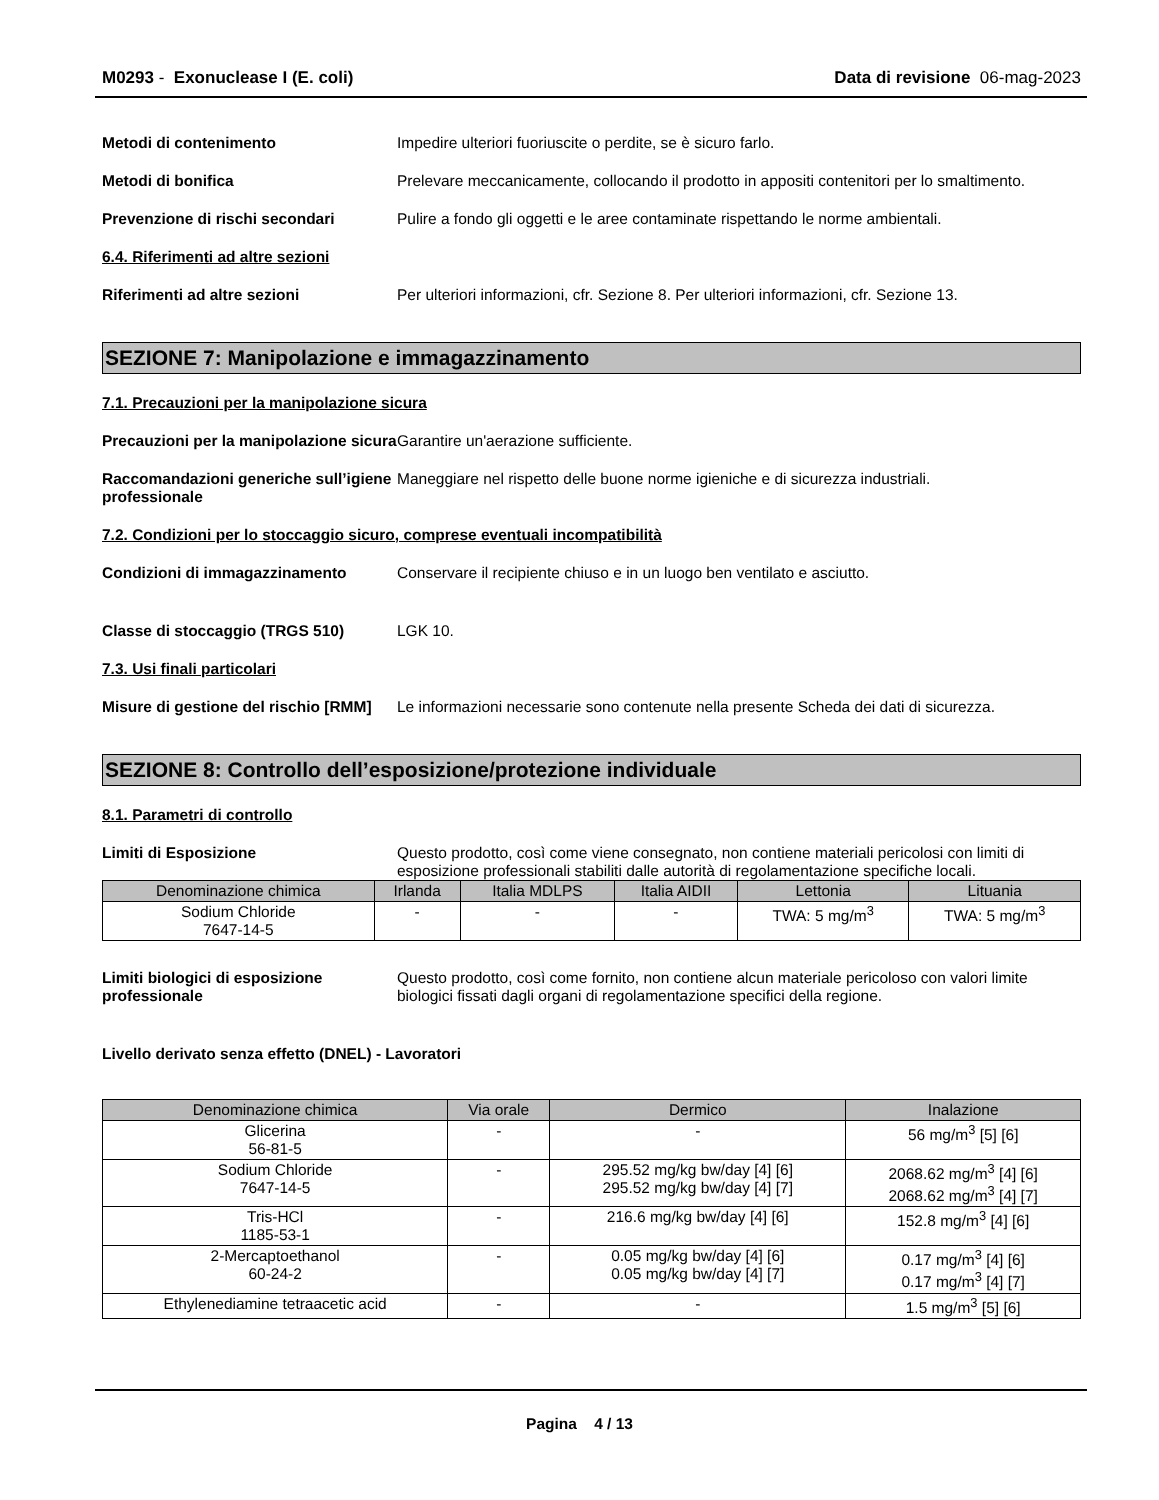M0293 - Exonuclease I (E. coli)
Data di revisione 06-mag-2023
Metodi di contenimento Impedire ulteriori fuoriuscite o perdite, se è sicuro farlo.
Metodi di bonifica Prelevare meccanicamente, collocando il prodotto in appositi contenitori per lo smaltimento.
Prevenzione di rischi secondari Pulire a fondo gli oggetti e le aree contaminate rispettando le norme ambientali.
6.4. Riferimenti ad altre sezioni
Riferimenti ad altre sezioni Per ulteriori informazioni, cfr. Sezione 8. Per ulteriori informazioni, cfr. Sezione 13.
SEZIONE 7: Manipolazione e immagazzinamento
7.1. Precauzioni per la manipolazione sicura
Precauzioni per la manipolazione sicura
Garantire un'aerazione sufficiente.
Raccomandazioni generiche sull’igiene professionale
Maneggiare nel rispetto delle buone norme igieniche e di sicurezza industriali.
7.2. Condizioni per lo stoccaggio sicuro, comprese eventuali incompatibilità
Condizioni di immagazzinamento Conservare il recipiente chiuso e in un luogo ben ventilato e asciutto.
Classe di stoccaggio (TRGS 510) LGK 10.
7.3. Usi finali particolari
Misure di gestione del rischio [RMM]
Le informazioni necessarie sono contenute nella presente Scheda dei dati di sicurezza.
SEZIONE 8: Controllo dell’esposizione/protezione individuale
8.1. Parametri di controllo
Limiti di Esposizione Questo prodotto, così come viene consegnato, non contiene materiali pericolosi con limiti di esposizione professionali stabiliti dalle autorità di regolamentazione specifiche locali.
| Denominazione chimica | Irlanda | Italia MDLPS | Italia AIDII | Lettonia | Lituania |
| --- | --- | --- | --- | --- | --- |
| Sodium Chloride 7647-14-5 | - | - | - | TWA: 5 mg/m<sup>3</sup> | TWA: 5 mg/m<sup>3</sup> |
Limiti biologici di esposizione professionale
Questo prodotto, così come fornito, non contiene alcun materiale pericoloso con valori limite biologici fissati dagli organi di regolamentazione specifici della regione.
Livello derivato senza effetto (DNEL) - Lavoratori
| Denominazione chimica | Via orale | Dermico | Inalazione |
| --- | --- | --- | --- |
| Glicerina 56-81-5 | - | - | 56 mg/m<sup>3</sup> [5] [6] |
| Sodium Chloride 7647-14-5 | - | 295.52 mg/kg bw/day [4] [6] 295.52 mg/kg bw/day [4] [7] | 2068.62 mg/m<sup>3</sup> [4] [6] 2068.62 mg/m<sup>3</sup> [4] [7] |
| Tris-HCl 1185-53-1 | - | 216.6 mg/kg bw/day [4] [6] | 152.8 mg/m<sup>3</sup> [4] [6] |
| 2-Mercaptoethanol 60-24-2 | - | 0.05 mg/kg bw/day [4] [6] 0.05 mg/kg bw/day [4] [7] | 0.17 mg/m<sup>3</sup> [4] [6] 0.17 mg/m<sup>3</sup> [4] [7] |
| Ethylenediamine tetraacetic acid | - | - | 1.5 mg/m<sup>3</sup> [5] [6] |
Pagina 4 / 13